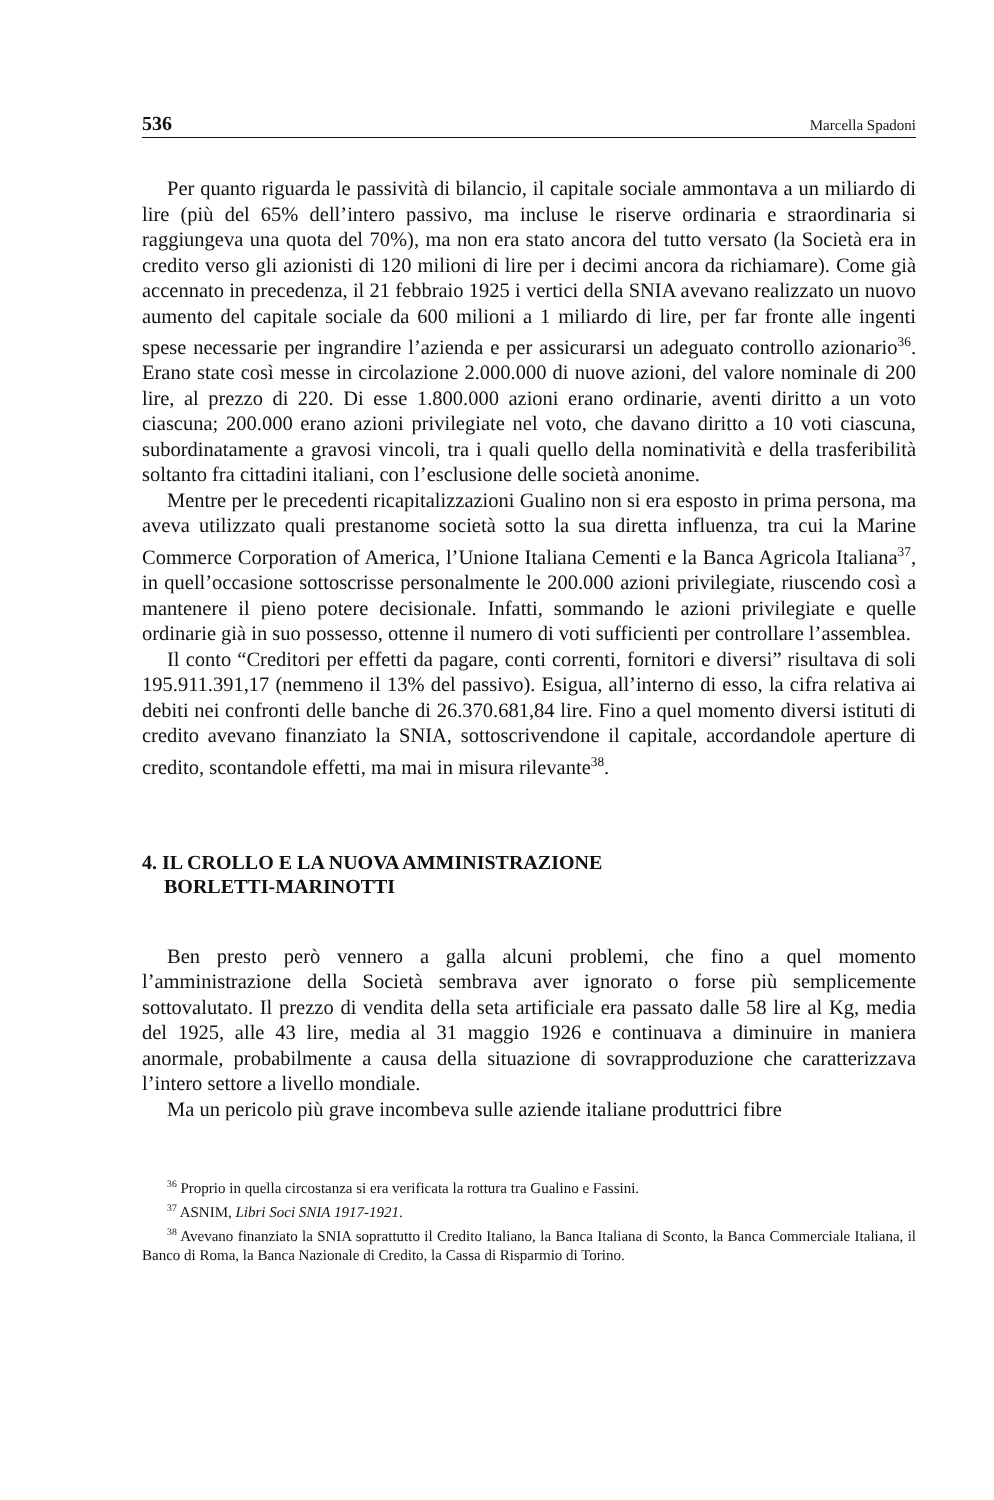536 Marcella Spadoni
Per quanto riguarda le passività di bilancio, il capitale sociale ammontava a un miliardo di lire (più del 65% dell’intero passivo, ma incluse le riserve ordinaria e straordinaria si raggiungeva una quota del 70%), ma non era stato ancora del tutto versato (la Società era in credito verso gli azionisti di 120 milioni di lire per i decimi ancora da richiamare). Come già accennato in precedenza, il 21 febbraio 1925 i vertici della SNIA avevano realizzato un nuovo aumento del capitale sociale da 600 milioni a 1 miliardo di lire, per far fronte alle ingenti spese necessarie per ingrandire l’azienda e per assicurarsi un adeguato controllo azionario<sup>36</sup>. Erano state così messe in circolazione 2.000.000 di nuove azioni, del valore nominale di 200 lire, al prezzo di 220. Di esse 1.800.000 azioni erano ordinarie, aventi diritto a un voto ciascuna; 200.000 erano azioni privilegiate nel voto, che davano diritto a 10 voti ciascuna, subordinatamente a gravosi vincoli, tra i quali quello della nominatività e della trasferibilità soltanto fra cittadini italiani, con l’esclusione delle società anonime.
Mentre per le precedenti ricapitalizzazioni Gualino non si era esposto in prima persona, ma aveva utilizzato quali prestanome società sotto la sua diretta influenza, tra cui la Marine Commerce Corporation of America, l’Unione Italiana Cementi e la Banca Agricola Italiana<sup>37</sup>, in quell’occasione sottoscrisse personalmente le 200.000 azioni privilegiate, riuscendo così a mantenere il pieno potere decisionale. Infatti, sommando le azioni privilegiate e quelle ordinarie già in suo possesso, ottenne il numero di voti sufficienti per controllare l’assemblea.
Il conto “Creditori per effetti da pagare, conti correnti, fornitori e diversi” risultava di soli 195.911.391,17 (nemmeno il 13% del passivo). Esigua, all’interno di esso, la cifra relativa ai debiti nei confronti delle banche di 26.370.681,84 lire. Fino a quel momento diversi istituti di credito avevano finanziato la SNIA, sottoscrivendone il capitale, accordandole aperture di credito, scontandole effetti, ma mai in misura rilevante<sup>38</sup>.
4. IL CROLLO E LA NUOVA AMMINISTRAZIONE
BORLETTI-MARINOTTI
Ben presto però vennero a galla alcuni problemi, che fino a quel momento l’amministrazione della Società sembrava aver ignorato o forse più semplicemente sottovalutato. Il prezzo di vendita della seta artificiale era passato dalle 58 lire al Kg, media del 1925, alle 43 lire, media al 31 maggio 1926 e continuava a diminuire in maniera anormale, probabilmente a causa della situazione di sovrapproduzione che caratterizzava l’intero settore a livello mondiale.
Ma un pericolo più grave incombeva sulle aziende italiane produttrici fibre
<sup>36</sup> Proprio in quella circostanza si era verificata la rottura tra Gualino e Fassini.
<sup>37</sup> ASNIM, Libri Soci SNIA 1917-1921.
<sup>38</sup> Avevano finanziato la SNIA soprattutto il Credito Italiano, la Banca Italiana di Sconto, la Banca Commerciale Italiana, il Banco di Roma, la Banca Nazionale di Credito, la Cassa di Risparmio di Torino.